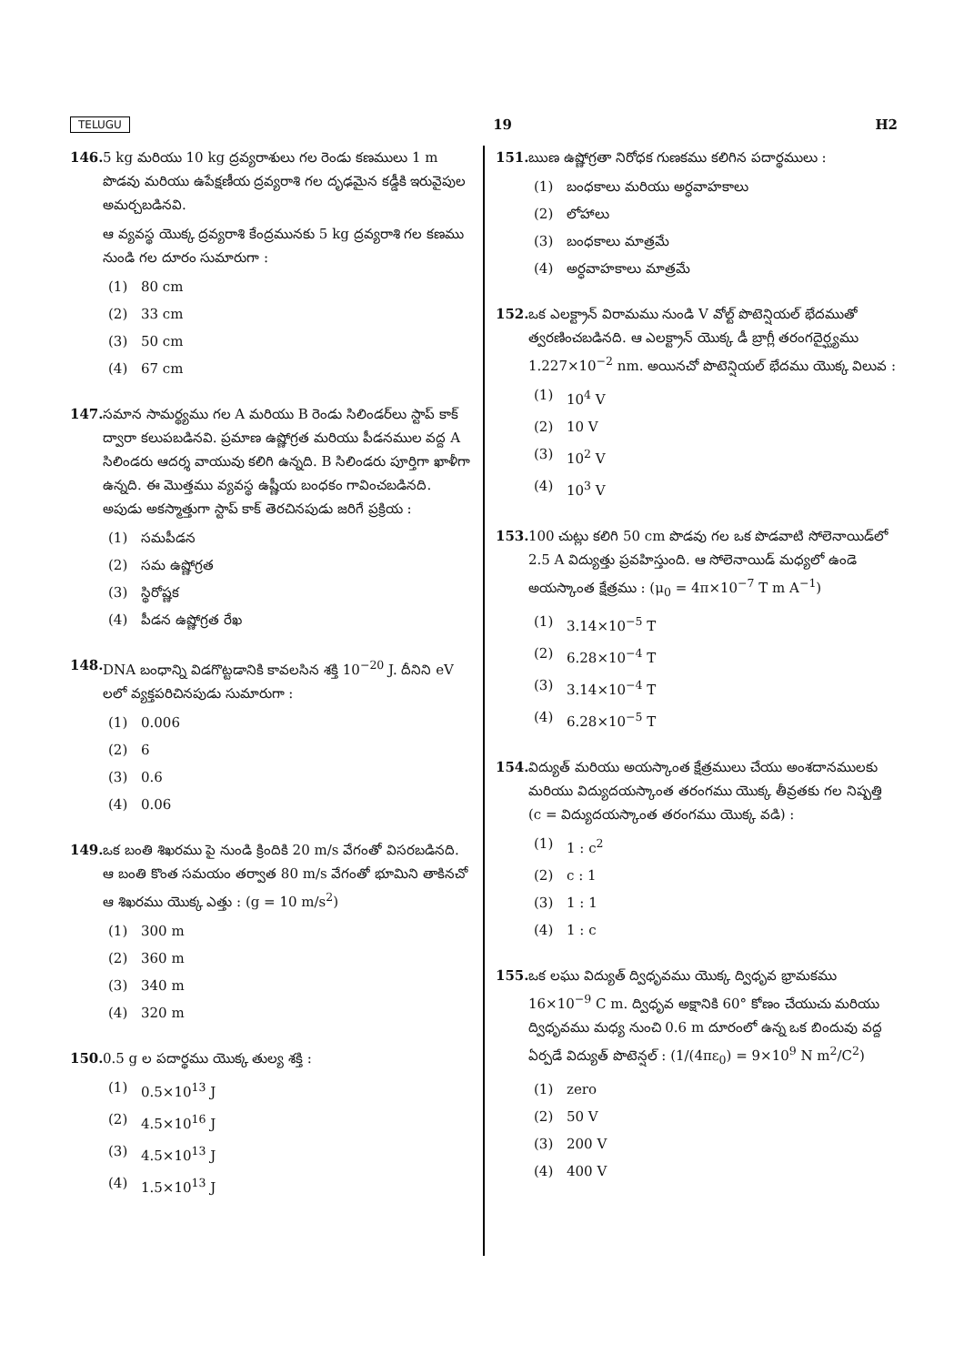TELUGU 19 H2
146. 5 kg మరియు 10 kg ద్రవ్యరాశులు గల రెండు కణములు 1 m పొడవు మరియు ఉపేక్షణీయ ద్రవ్యరాశి గల దృఢమైన కడ్డీకి ఇరువైపుల అమర్చబడినవి.
ఆ వ్యవస్థ యొక్క ద్రవ్యరాశి కేంద్రమునకు 5 kg ద్రవ్యరాశి గల కణము నుండి గల దూరం సుమారుగా :
(1) 80 cm
(2) 33 cm
(3) 50 cm
(4) 67 cm
147. సమాన సామర్థ్యము గల A మరియు B రెండు సిలిండర్‌లు స్టాప్ కాక్ ద్వారా కలుపబడినవి. ప్రమాణ ఉష్ణోగ్రత మరియు పీడనముల వద్ద A సిలిండరు ఆదర్శ వాయువు కలిగి ఉన్నది. B సిలిండరు పూర్తిగా ఖాళీగా ఉన్నది. ఈ మొత్తము వ్యవస్థ ఉష్ణీయ బంధకం గావించబడినది. అపుడు అకస్మాత్తుగా స్టాప్ కాక్ తెరచినపుడు జరిగే ప్రక్రియ :
(1) సమపీడన
(2) సమ ఉష్ణోగ్రత
(3) స్థిరోష్ణక
(4) పీడన ఉష్ణోగ్రత రేఖ
148. DNA బంధాన్ని విడగొట్టడానికి కావలసిన శక్తి 10<sup>−20</sup> J. దీనిని eV లలో వ్యక్తపరిచినపుడు సుమారుగా :
(1) 0.006
(2) 6
(3) 0.6
(4) 0.06
149. ఒక బంతి శిఖరము పై నుండి క్రిందికి 20 m/s వేగంతో విసరబడినది. ఆ బంతి కొంత సమయం తర్వాత 80 m/s వేగంతో భూమిని తాకినచో ఆ శిఖరము యొక్క ఎత్తు : (g = 10 m/s<sup>2</sup>)
(1) 300 m
(2) 360 m
(3) 340 m
(4) 320 m
150. 0.5 g ల పదార్థము యొక్క తుల్య శక్తి :
(1) 0.5×10<sup>13</sup> J
(2) 4.5×10<sup>16</sup> J
(3) 4.5×10<sup>13</sup> J
(4) 1.5×10<sup>13</sup> J
151. ఋణ ఉష్ణోగ్రతా నిరోధక గుణకము కలిగిన పదార్థములు :
(1) బంధకాలు మరియు అర్ధవాహకాలు
(2) లోహాలు
(3) బంధకాలు మాత్రమే
(4) అర్ధవాహకాలు మాత్రమే
152. ఒక ఎలక్ట్రాన్ విరామము నుండి V వోల్ట్ పొటెన్షియల్ భేదముతో త్వరణించబడినది. ఆ ఎలక్ట్రాన్ యొక్క డీ బ్రాగ్లీ తరంగదైర్ఘ్యము 1.227×10<sup>−2</sup> nm. అయినచో పొటెన్షియల్ భేదము యొక్క విలువ :
(1) 10<sup>4</sup> V
(2) 10 V
(3) 10<sup>2</sup> V
(4) 10<sup>3</sup> V
153. 100 చుట్లు కలిగి 50 cm పొడవు గల ఒక పొడవాటి సోలెనాయిడ్‌లో 2.5 A విద్యుత్తు ప్రవహిస్తుంది. ఆ సోలెనాయిడ్ మధ్యలో ఉండె అయస్కాంత క్షేత్రము : (μ<sub>0</sub> = 4π×10<sup>−7</sup> T m A<sup>−1</sup>)
(1) 3.14×10<sup>−5</sup> T
(2) 6.28×10<sup>−4</sup> T
(3) 3.14×10<sup>−4</sup> T
(4) 6.28×10<sup>−5</sup> T
154. విద్యుత్ మరియు అయస్కాంత క్షేత్రములు చేయు అంశదానములకు మరియు విద్యుదయస్కాంత తరంగము యొక్క తీవ్రతకు గల నిష్పత్తి (c = విద్యుదయస్కాంత తరంగము యొక్క వడి) :
(1) 1 : c<sup>2</sup>
(2) c : 1
(3) 1 : 1
(4) 1 : c
155. ఒక లఘు విద్యుత్ ద్విధృవము యొక్క ద్విధృవ భ్రామకము 16×10<sup>−9</sup> C m. ద్విధృవ అక్షానికి 60° కోణం చేయుచు మరియు ద్విధృవము మధ్య నుంచి 0.6 m దూరంలో ఉన్న ఒక బిందువు వద్ద ఏర్పడే విద్యుత్ పొటెన్షల్ : (1/(4πε<sub>0</sub>) = 9×10<sup>9</sup> N m<sup>2</sup>/C<sup>2</sup>)
(1) zero
(2) 50 V
(3) 200 V
(4) 400 V